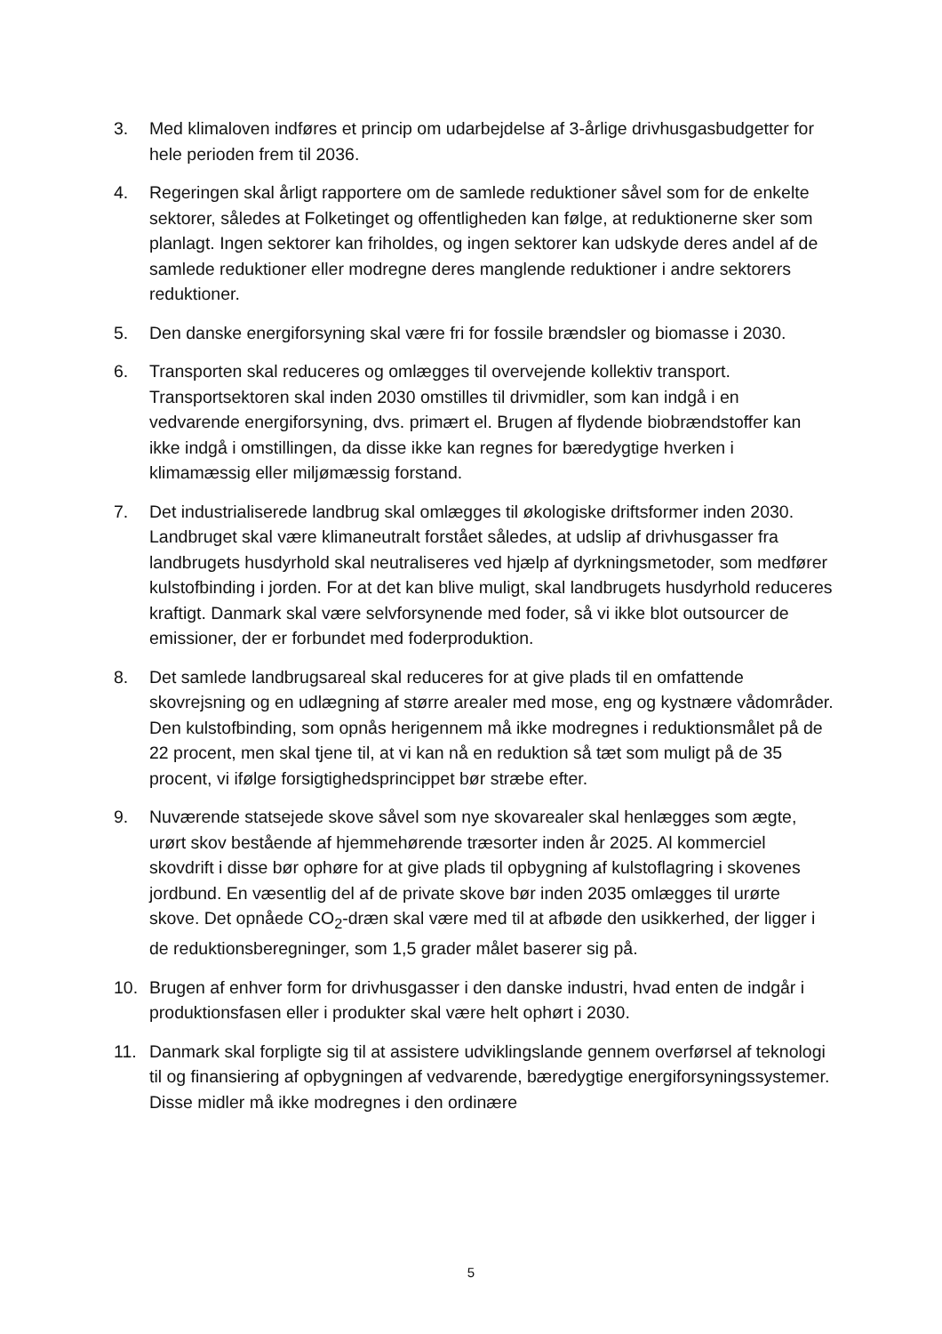3. Med klimaloven indføres et princip om udarbejdelse af 3-årlige drivhusgasbudgetter for hele perioden frem til 2036.
4. Regeringen skal årligt rapportere om de samlede reduktioner såvel som for de enkelte sektorer, således at Folketinget og offentligheden kan følge, at reduktionerne sker som planlagt. Ingen sektorer kan friholdes, og ingen sektorer kan udskyde deres andel af de samlede reduktioner eller modregne deres manglende reduktioner i andre sektorers reduktioner.
5. Den danske energiforsyning skal være fri for fossile brændsler og biomasse i 2030.
6. Transporten skal reduceres og omlægges til overvejende kollektiv transport. Transportsektoren skal inden 2030 omstilles til drivmidler, som kan indgå i en vedvarende energiforsyning, dvs. primært el. Brugen af flydende biobrændstoffer kan ikke indgå i omstillingen, da disse ikke kan regnes for bæredygtige hverken i klimamæssig eller miljømæssig forstand.
7. Det industrialiserede landbrug skal omlægges til økologiske driftsformer inden 2030. Landbruget skal være klimaneutralt forstået således, at udslip af drivhusgasser fra landbrugets husdyrhold skal neutraliseres ved hjælp af dyrkningsmetoder, som medfører kulstofbinding i jorden. For at det kan blive muligt, skal landbrugets husdyrhold reduceres kraftigt. Danmark skal være selvforsynende med foder, så vi ikke blot outsourcer de emissioner, der er forbundet med foderproduktion.
8. Det samlede landbrugsareal skal reduceres for at give plads til en omfattende skovrejsning og en udlægning af større arealer med mose, eng og kystnære vådområder. Den kulstofbinding, som opnås herigennem må ikke modregnes i reduktionsmålet på de 22 procent, men skal tjene til, at vi kan nå en reduktion så tæt som muligt på de 35 procent, vi ifølge forsigtighedsprincippet bør stræbe efter.
9. Nuværende statsejede skove såvel som nye skovarealer skal henlægges som ægte, urørt skov bestående af hjemmehørende træsorter inden år 2025. Al kommerciel skovdrift i disse bør ophøre for at give plads til opbygning af kulstoflagring i skovenes jordbund. En væsentlig del af de private skove bør inden 2035 omlægges til urørte skove. Det opnåede CO<sub>2</sub>-dræn skal være med til at afbøde den usikkerhed, der ligger i de reduktionsberegninger, som 1,5 grader målet baserer sig på.
10. Brugen af enhver form for drivhusgasser i den danske industri, hvad enten de indgår i produktionsfasen eller i produkter skal være helt ophørt i 2030.
11. Danmark skal forpligte sig til at assistere udviklingslande gennem overførsel af teknologi til og finansiering af opbygningen af vedvarende, bæredygtige energiforsyningssystemer. Disse midler må ikke modregnes i den ordinære
5